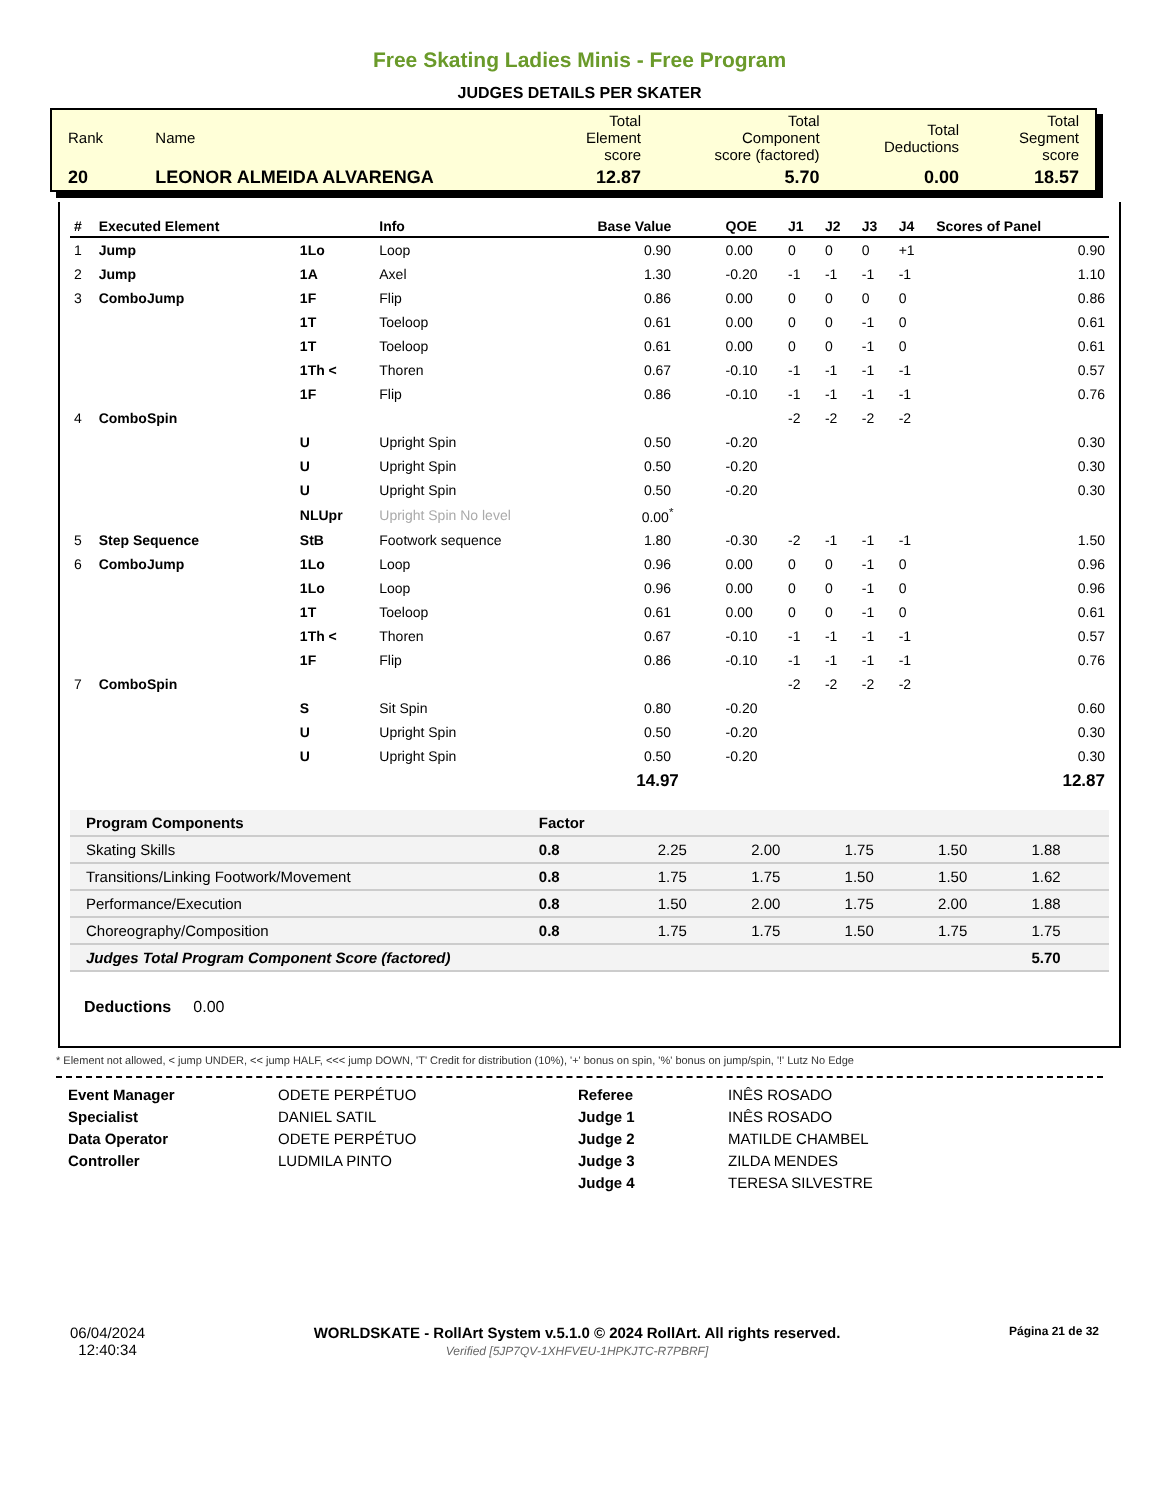Free Skating Ladies Minis - Free Program
JUDGES DETAILS PER SKATER
| Rank | Name | Total Element score | Total Component score (factored) | Total Deductions | Total Segment score |
| 20 | LEONOR ALMEIDA ALVARENGA | 12.87 | 5.70 | 0.00 | 18.57 |
| # | Executed Element | | Info | Base Value | QOE | J1 | J2 | J3 | J4 | Scores of Panel |
| --- | --- | --- | --- | --- | --- | --- | --- | --- | --- | --- |
| 1 | Jump | 1Lo | Loop | 0.90 | 0.00 | 0 | 0 | 0 | +1 | 0.90 |
| 2 | Jump | 1A | Axel | 1.30 | -0.20 | -1 | -1 | -1 | -1 | 1.10 |
| 3 | ComboJump | 1F | Flip | 0.86 | 0.00 | 0 | 0 | 0 | 0 | 0.86 |
| | | 1T | Toeloop | 0.61 | 0.00 | 0 | 0 | -1 | 0 | 0.61 |
| | | 1T | Toeloop | 0.61 | 0.00 | 0 | 0 | -1 | 0 | 0.61 |
| | | 1Th < | Thoren | 0.67 | -0.10 | -1 | -1 | -1 | -1 | 0.57 |
| | | 1F | Flip | 0.86 | -0.10 | -1 | -1 | -1 | -1 | 0.76 |
| 4 | ComboSpin | | | | | -2 | -2 | -2 | -2 | |
| | | U | Upright Spin | 0.50 | -0.20 | | | | | 0.30 |
| | | U | Upright Spin | 0.50 | -0.20 | | | | | 0.30 |
| | | U | Upright Spin | 0.50 | -0.20 | | | | | 0.30 |
| | | NLUpr | Upright Spin No level | 0.00<sup>*</sup> | | | | | | |
| 5 | Step Sequence | StB | Footwork sequence | 1.80 | -0.30 | -2 | -1 | -1 | -1 | 1.50 |
| 6 | ComboJump | 1Lo | Loop | 0.96 | 0.00 | 0 | 0 | -1 | 0 | 0.96 |
| | | 1Lo | Loop | 0.96 | 0.00 | 0 | 0 | -1 | 0 | 0.96 |
| | | 1T | Toeloop | 0.61 | 0.00 | 0 | 0 | -1 | 0 | 0.61 |
| | | 1Th < | Thoren | 0.67 | -0.10 | -1 | -1 | -1 | -1 | 0.57 |
| | | 1F | Flip | 0.86 | -0.10 | -1 | -1 | -1 | -1 | 0.76 |
| 7 | ComboSpin | | | | | -2 | -2 | -2 | -2 | |
| | | S | Sit Spin | 0.80 | -0.20 | | | | | 0.60 |
| | | U | Upright Spin | 0.50 | -0.20 | | | | | 0.30 |
| | | U | Upright Spin | 0.50 | -0.20 | | | | | 0.30 |
| | | | | 14.97 | | | | | | 12.87 |
| Program Components | Factor | | | | | |
| --- | --- | --- | --- | --- | --- | --- |
| Skating Skills | 0.8 | 2.25 | 2.00 | 1.75 | 1.50 | 1.88 |
| Transitions/Linking Footwork/Movement | 0.8 | 1.75 | 1.75 | 1.50 | 1.50 | 1.62 |
| Performance/Execution | 0.8 | 1.50 | 2.00 | 1.75 | 2.00 | 1.88 |
| Choreography/Composition | 0.8 | 1.75 | 1.75 | 1.50 | 1.75 | 1.75 |
| Judges Total Program Component Score (factored) | | | | | | 5.70 |
Deductions 0.00
* Element not allowed, < jump UNDER, << jump HALF, <<< jump DOWN, 'T' Credit for distribution (10%), '+' bonus on spin, '%' bonus on jump/spin, '!' Lutz No Edge
Event Manager
Specialist
Data Operator
Controller
ODETE PERPÉTUO
DANIEL SATIL
ODETE PERPÉTUO
LUDMILA PINTO
Referee
Judge 1
Judge 2
Judge 3
Judge 4
INÊS ROSADO
INÊS ROSADO
MATILDE CHAMBEL
ZILDA MENDES
TERESA SILVESTRE
06/04/2024
12:40:34
WORLDSKATE - RollArt System v.5.1.0 © 2024 RollArt. All rights reserved.
Verified [5JP7QV-1XHFVEU-1HPKJTC-R7PBRF]
Página 21 de 32